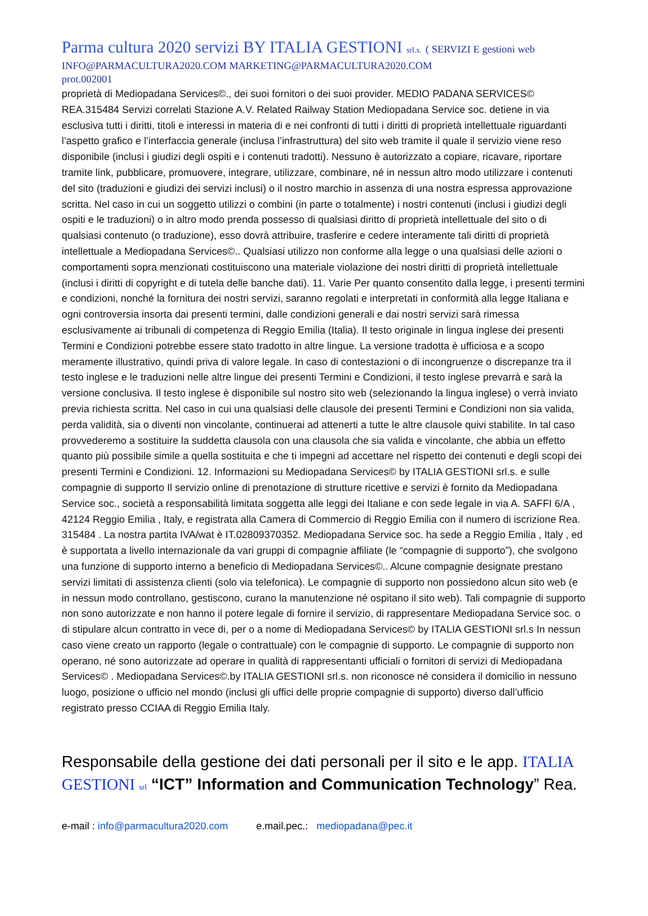Parma cultura 2020 servizi BY ITALIA GESTIONI srl.s. ( SERVIZI E gestioni web
INFO@PARMACULTURA2020.COM MARKETING@PARMACULTURA2020.COM
prot.002001
proprietà di Mediopadana Services©., dei suoi fornitori o dei suoi provider. MEDIO PADANA SERVICES© REA.315484 Servizi correlati Stazione A.V. Related Railway Station Mediopadana Service soc. detiene in via esclusiva tutti i diritti, titoli e interessi in materia di e nei confronti di tutti i diritti di proprietà intellettuale riguardanti l’aspetto grafico e l’interfaccia generale (inclusa l’infrastruttura) del sito web tramite il quale il servizio viene reso disponibile (inclusi i giudizi degli ospiti e i contenuti tradotti). Nessuno è autorizzato a copiare, ricavare, riportare tramite link, pubblicare, promuovere, integrare, utilizzare, combinare, né in nessun altro modo utilizzare i contenuti del sito (traduzioni e giudizi dei servizi inclusi) o il nostro marchio in assenza di una nostra espressa approvazione scritta. Nel caso in cui un soggetto utilizzi o combini (in parte o totalmente) i nostri contenuti (inclusi i giudizi degli ospiti e le traduzioni) o in altro modo prenda possesso di qualsiasi diritto di proprietà intellettuale del sito o di qualsiasi contenuto (o traduzione), esso dovrà attribuire, trasferire e cedere interamente tali diritti di proprietà intellettuale a Mediopadana Services©.. Qualsiasi utilizzo non conforme alla legge o una qualsiasi delle azioni o comportamenti sopra menzionati costituiscono una materiale violazione dei nostri diritti di proprietà intellettuale (inclusi i diritti di copyright e di tutela delle banche dati). 11. Varie Per quanto consentito dalla legge, i presenti termini e condizioni, nonché la fornitura dei nostri servizi, saranno regolati e interpretati in conformità alla legge Italiana e ogni controversia insorta dai presenti termini, dalle condizioni generali e dai nostri servizi sarà rimessa esclusivamente ai tribunali di competenza di Reggio Emilia (Italia). Il testo originale in lingua inglese dei presenti Termini e Condizioni potrebbe essere stato tradotto in altre lingue. La versione tradotta è ufficiosa e a scopo meramente illustrativo, quindi priva di valore legale. In caso di contestazioni o di incongruenze o discrepanze tra il testo inglese e le traduzioni nelle altre lingue dei presenti Termini e Condizioni, il testo inglese prevarrà e sarà la versione conclusiva. Il testo inglese è disponibile sul nostro sito web (selezionando la lingua inglese) o verrà inviato previa richiesta scritta. Nel caso in cui una qualsiasi delle clausole dei presenti Termini e Condizioni non sia valida, perda validità, sia o diventi non vincolante, continuerai ad attenerti a tutte le altre clausole quivi stabilite. In tal caso provvederemo a sostituire la suddetta clausola con una clausola che sia valida e vincolante, che abbia un effetto quanto più possibile simile a quella sostituita e che ti impegni ad accettare nel rispetto dei contenuti e degli scopi dei presenti Termini e Condizioni. 12. Informazioni su Mediopadana Services© by ITALIA GESTIONI srl.s. e sulle compagnie di supporto Il servizio online di prenotazione di strutture ricettive e servizi è fornito da Mediopadana Service soc., società a responsabilità limitata soggetta alle leggi dei Italiane e con sede legale in via A. SAFFI 6/A , 42124 Reggio Emilia , Italy, e registrata alla Camera di Commercio di Reggio Emilia con il numero di iscrizione Rea. 315484 . La nostra partita IVA/wat è IT.02809370352. Mediopadana Service soc. ha sede a Reggio Emilia , Italy , ed è supportata a livello internazionale da vari gruppi di compagnie affiliate (le “compagnie di supporto”), che svolgono una funzione di supporto interno a beneficio di Mediopadana Services©.. Alcune compagnie designate prestano servizi limitati di assistenza clienti (solo via telefonica). Le compagnie di supporto non possiedono alcun sito web (e in nessun modo controllano, gestiscono, curano la manutenzione né ospitano il sito web). Tali compagnie di supporto non sono autorizzate e non hanno il potere legale di fornire il servizio, di rappresentare Mediopadana Service soc. o di stipulare alcun contratto in vece di, per o a nome di Mediopadana Services© by ITALIA GESTIONI srl.s In nessun caso viene creato un rapporto (legale o contrattuale) con le compagnie di supporto. Le compagnie di supporto non operano, né sono autorizzate ad operare in qualità di rappresentanti ufficiali o fornitori di servizi di Mediopadana Services© . Mediopadana Services©.by ITALIA GESTIONI srl.s. non riconosce né considera il domicilio in nessuno luogo, posizione o ufficio nel mondo (inclusi gli uffici delle proprie compagnie di supporto) diverso dall’ufficio registrato presso CCIAA di Reggio Emilia Italy.
Responsabile della gestione dei dati personali per il sito e le app. ITALIA GESTIONI srl “ICT” Information and Communication Technology” Rea.
e-mail : info@parmacultura2020.com e.mail.pec.: mediopadana@pec.it